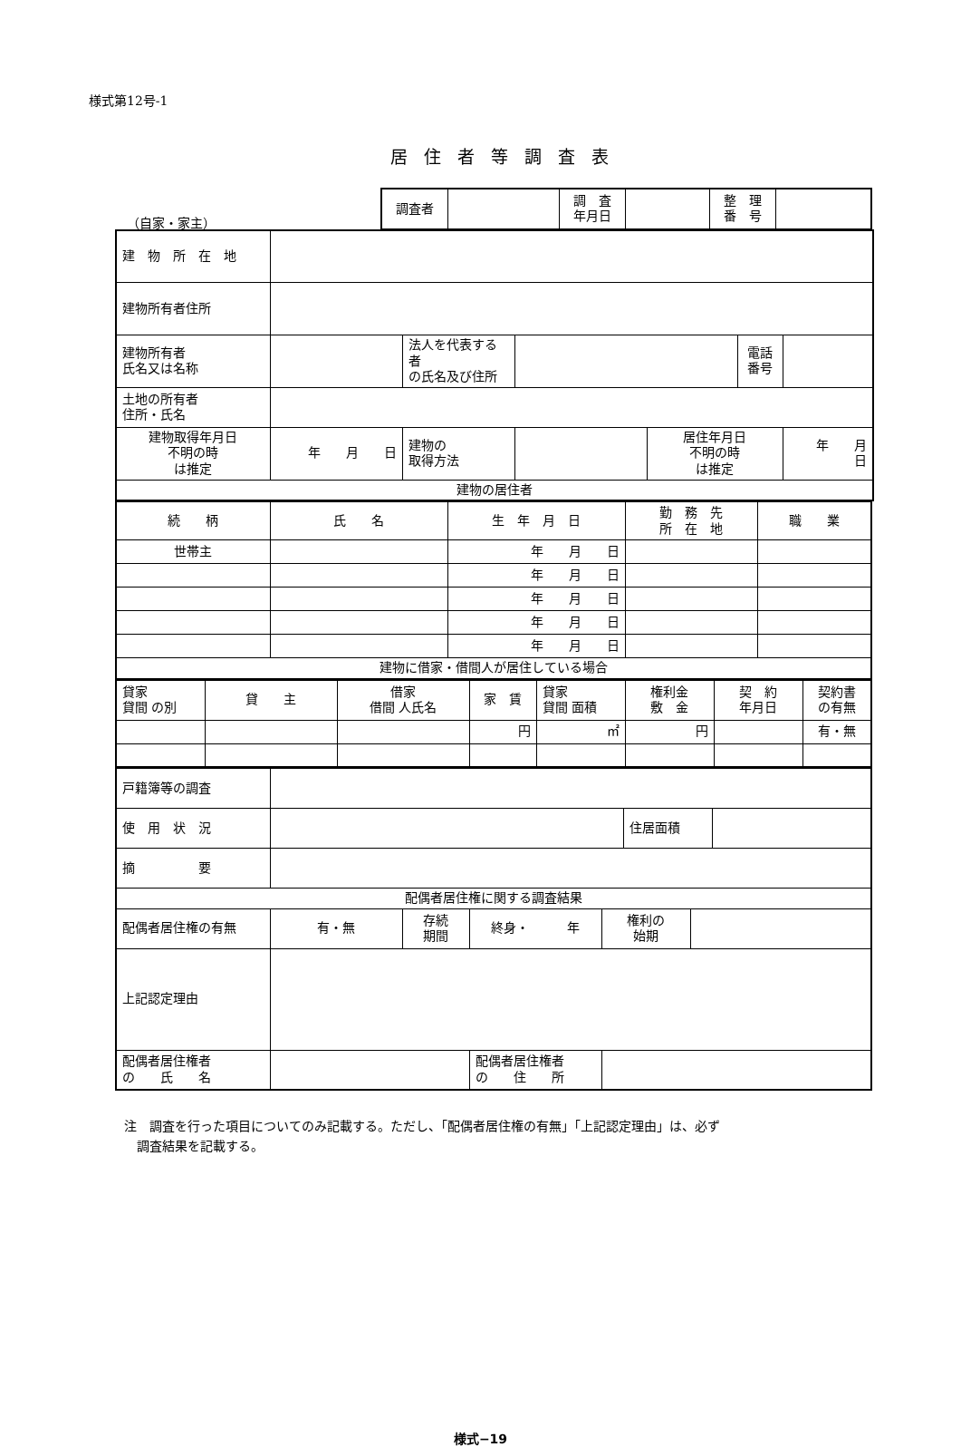様式第12号-1
居住者等調査表
（自家・家主）
| 調査者 | | 調 査 年月日 | | 整 理 番 号 | |
| 建 物 所 在 地 | | | | | | |
| 建物所有者住所 | | | | | | |
| 建物所有者 氏名又は名称 | | 法人を代表する者 の氏名及び住所 | | | 電話 番号 | |
| 土地の所有者 住所・氏名 | | | | | | |
| 建物取得年月日 不明の時 は推定 | 年 月 日 | 建物の 取得方法 | | 居住年月日 不明の時 は推定 | | 年 月 日 |
| 建物の居住者 | | | | | | |
| 続 柄 | 氏 名 | 生 年 月 日 | 勤 務 先 所 在 地 | 職 業 |
| 世帯主 | | 年 月 日 | | |
| | | 年 月 日 | | |
| | | 年 月 日 | | |
| | | 年 月 日 | | |
| | | 年 月 日 | | |
| 建物に借家・借間人が居住している場合 | | | | |
| 貸家 貸間 の別 | 貸 主 | 借家 借間 人氏名 | 家 賃 | 貸家 貸間 面積 | 権利金 敷 金 | 契 約 年月日 | 契約書 の有無 |
| | | | 円 | ㎡ | 円 | | 有・無 |
| 戸籍簿等の調査 | | | | | | | |
| 使 用 状 況 | | | | | 住居面積 | | |
| 摘 要 | | | | | | | |
| 配偶者居住権に関する調査結果 | | | | | | | |
| 配偶者居住権の有無 | 有・無 | 存続 期間 | 終身・ 年 | 権利の 始期 | | | |
| 上記認定理由 | | | | | | | |
| 配偶者居住権者 の 氏 名 | | | 配偶者居住権者 の 住 所 | | | | |
注　調査を行った項目についてのみ記載する。ただし、「配偶者居住権の有無」「上記認定理由」は、必ず
　調査結果を記載する。
様式−19